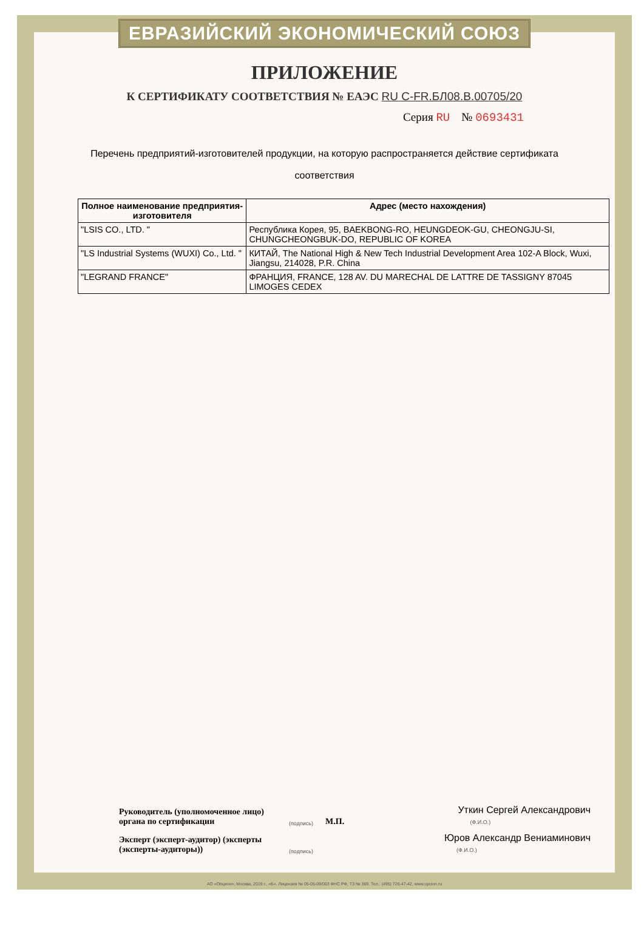ЕВРАЗИЙСКИЙ ЭКОНОМИЧЕСКИЙ СОЮЗ
ПРИЛОЖЕНИЕ
К СЕРТИФИКАТУ СООТВЕТСТВИЯ № ЕАЭС RU C-FR.БЛ08.В.00705/20
Серия RU № 0693431
Перечень предприятий-изготовителей продукции, на которую распространяется действие сертификата соответствия
| Полное наименование предприятия-изготовителя | Адрес (место нахождения) |
| --- | --- |
| "LSIS CO., LTD. " | Республика Корея, 95, BAEKBONG-RO, HEUNGDEOK-GU, CHEONGJU-SI, CHUNGCHEONGBUK-DO, REPUBLIC OF KOREA |
| "LS Industrial Systems (WUXI) Co., Ltd. " | КИТАЙ, The National High & New Tech Industrial Development Area 102-A Block, Wuxi, Jiangsu, 214028, P.R. China |
| "LEGRAND FRANCE" | ФРАНЦИЯ, FRANCE, 128 AV. DU MARECHAL DE LATTRE DE TASSIGNY 87045 LIMOGES CEDEX |
Руководитель (уполномоченное лицо) органа по сертификации
(подпись) М.П.
Уткин Сергей Александрович
(Ф.И.О.)
Эксперт (эксперт-аудитор) (эксперты (эксперты-аудиторы))
(подпись)
Юров Александр Вениаминович
(Ф.И.О.)
АО «Опцион», Москва, 2019 г., «Б». Лицензия № 05-05-09/003 ФНС РФ, ТЗ № 369. Тел.: (495) 726-47-42, www.opcion.ru